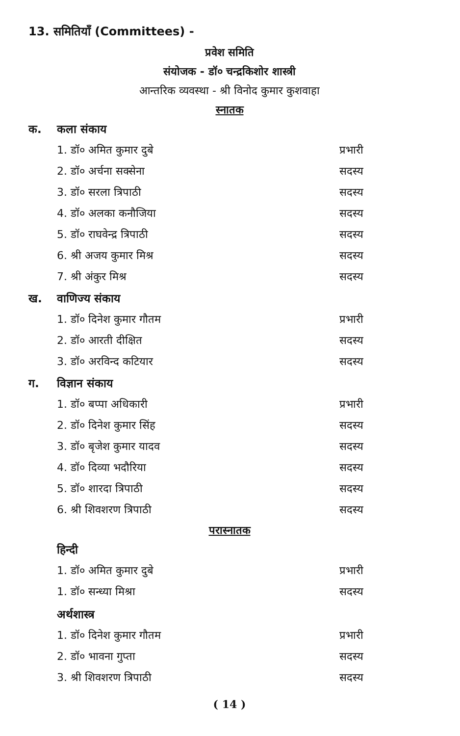13. समितियाँ (Committees) -
प्रवेश समिति
संयोजक - डॉ० चन्द्रकिशोर शास्त्री
आन्तरिक व्यवस्था - श्री विनोद कुमार कुशवाहा
स्नातक
क. कला संकाय
1. डॉ० अमित कुमार दुबे प्रभारी
2. डॉ० अर्चना सक्सेना सदस्य
3. डॉ० सरला त्रिपाठी सदस्य
4. डॉ० अलका कनौजिया सदस्य
5. डॉ० राघवेन्द्र त्रिपाठी सदस्य
6. श्री अजय कुमार मिश्र सदस्य
7. श्री अंकुर मिश्र सदस्य
ख. वाणिज्य संकाय
1. डॉ० दिनेश कुमार गौतम प्रभारी
2. डॉ० आरती दीक्षित सदस्य
3. डॉ० अरविन्द कटियार सदस्य
ग. विज्ञान संकाय
1. डॉ० बप्पा अधिकारी प्रभारी
2. डॉ० दिनेश कुमार सिंह सदस्य
3. डॉ० बृजेश कुमार यादव सदस्य
4. डॉ० दिव्या भदौरिया सदस्य
5. डॉ० शारदा त्रिपाठी सदस्य
6. श्री शिवशरण त्रिपाठी सदस्य
परास्नातक
हिन्दी
1. डॉ० अमित कुमार दुबे प्रभारी
1. डॉ० सन्ध्या मिश्रा सदस्य
अर्थशास्त्र
1. डॉ० दिनेश कुमार गौतम प्रभारी
2. डॉ० भावना गुप्ता सदस्य
3. श्री शिवशरण त्रिपाठी सदस्य
( 14 )